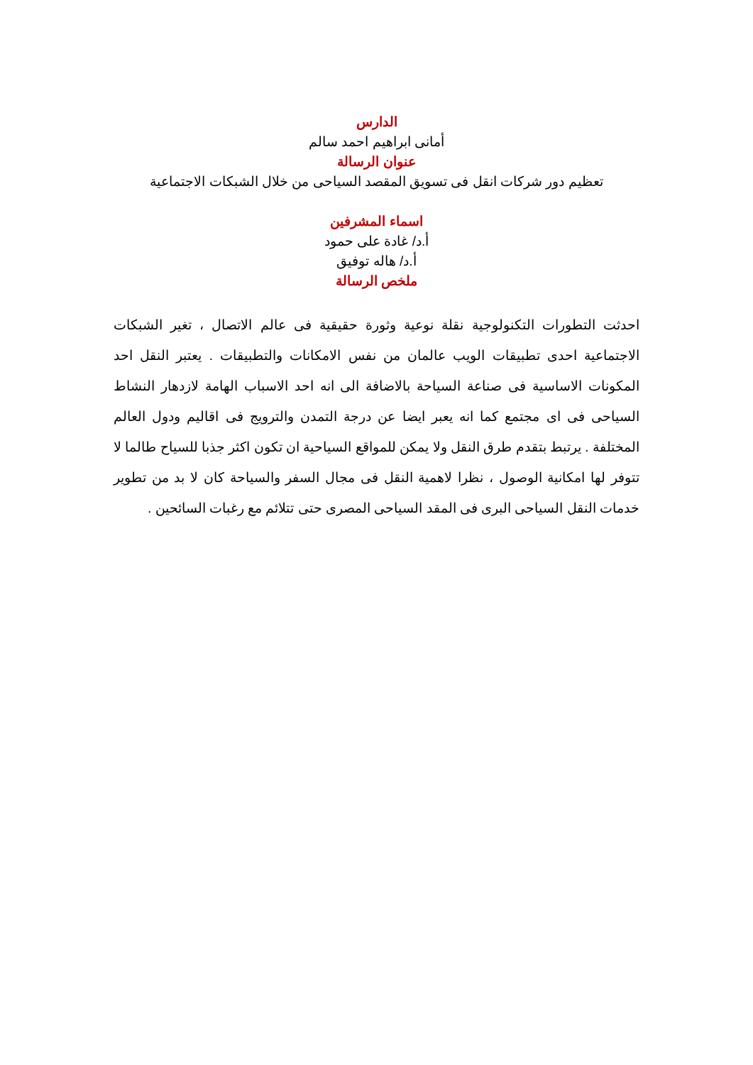الدارس
أمانى ابراهيم احمد سالم
عنوان الرسالة
تعظيم دور شركات انقل فى تسويق المقصد السياحى من خلال الشبكات الاجتماعية
اسماء المشرفين
أ.د/ غادة على حمود
أ.د/ هاله توفيق
ملخص الرسالة
احدثت التطورات التكنولوجية نقلة نوعية وثورة حقيقية فى عالم الاتصال ، تغير الشبكات الاجتماعية احدى تطبيقات الويب عالمان من نفس الامكانات والتطبيقات . يعتبر النقل احد المكونات الاساسية فى صناعة السياحة بالاضافة الى انه احد الاسباب الهامة لازدهار النشاط السياحى فى اى مجتمع كما انه يعبر ايضا عن درجة التمدن والترويج فى اقاليم ودول العالم المختلفة . يرتبط بتقدم طرق النقل ولا يمكن للمواقع السياحية ان تكون اكثر جذبا للسياح طالما لا تتوفر لها امكانية الوصول ، نظرا لاهمية النقل فى مجال السفر والسياحة كان لا بد من تطوير خدمات النقل السياحى البرى فى المقد السياحى المصرى حتى تتلائم مع رغبات السائحين .